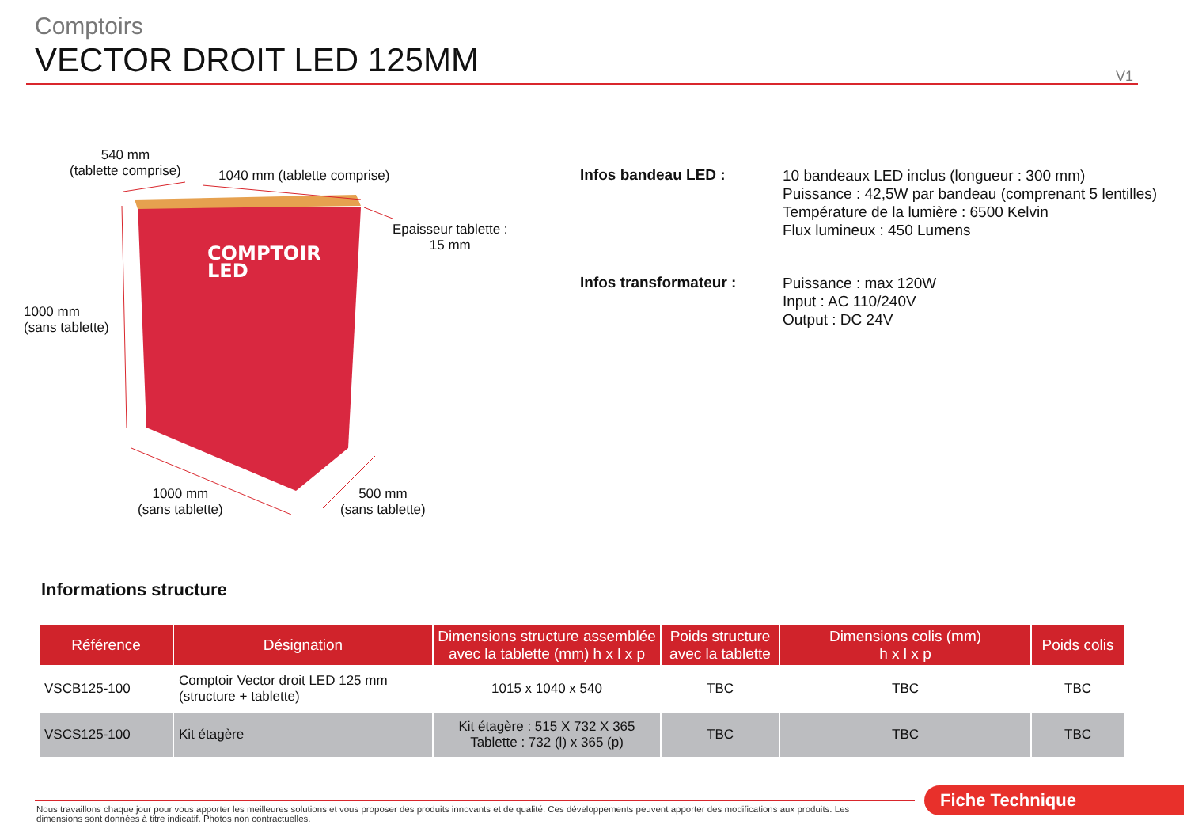Comptoirs
VECTOR DROIT LED 125MM
V1
COMPTOIR
LED
540 mm
(tablette comprise)
1040 mm (tablette comprise)
Epaisseur tablette :
15 mm
1000 mm
(sans tablette)
1000 mm
(sans tablette)
500 mm
(sans tablette)
Infos bandeau LED :
10 bandeaux LED inclus (longueur : 300 mm)
Puissance : 42,5W par bandeau (comprenant 5 lentilles)
Température de la lumière : 6500 Kelvin
Flux lumineux : 450 Lumens
Infos transformateur :
Puissance : max 120W
Input : AC 110/240V
Output : DC 24V
Informations structure
| Référence | Désignation | Dimensions structure assemblée avec la tablette (mm) h x l x p | Poids structure avec la tablette | Dimensions colis (mm) h x l x p | Poids colis |
| --- | --- | --- | --- | --- | --- |
| VSCB125-100 | Comptoir Vector droit LED 125 mm (structure + tablette) | 1015 x 1040 x 540 | TBC | TBC | TBC |
| VSCS125-100 | Kit étagère | Kit étagère : 515 X 732 X 365 Tablette : 732 (l) x 365 (p) | TBC | TBC | TBC |
Fiche Technique
Nous travaillons chaque jour pour vous apporter les meilleures solutions et vous proposer des produits innovants et de qualité. Ces développements peuvent apporter des modifications aux produits. Les dimensions sont données à titre indicatif. Photos non contractuelles.